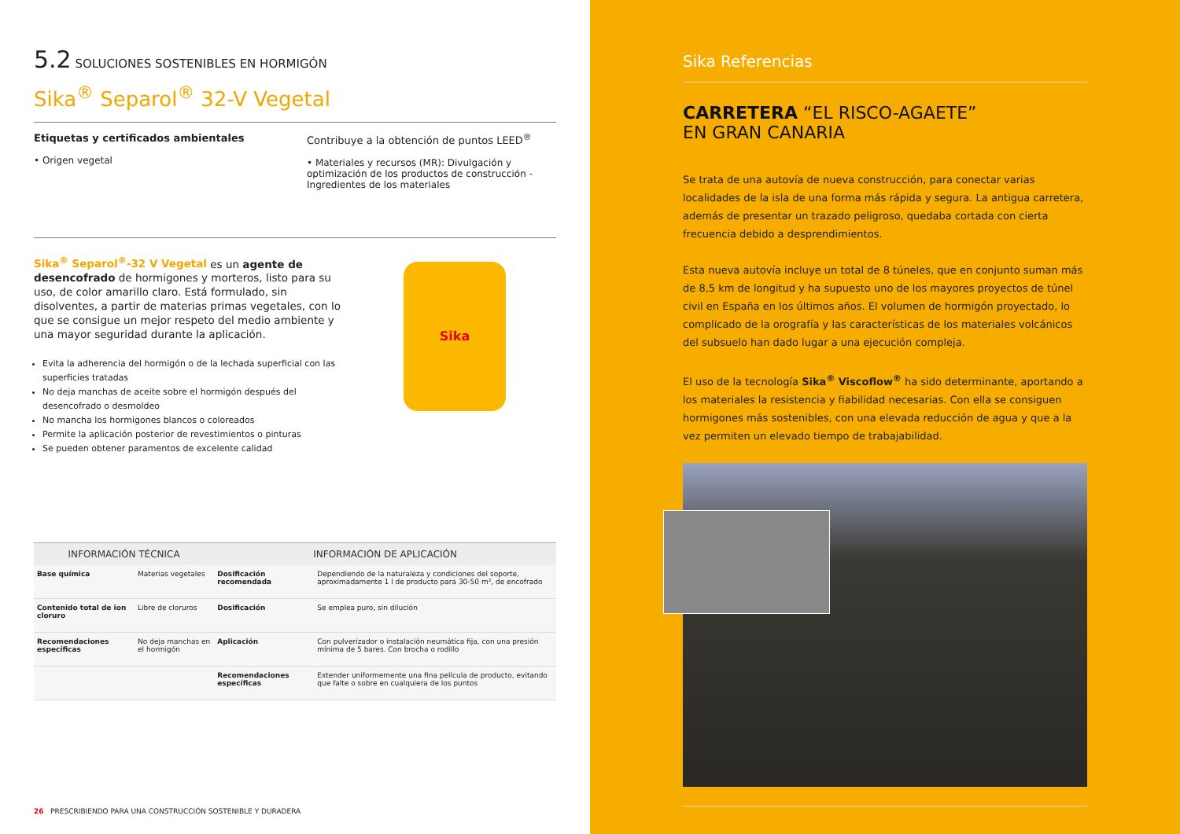5.2 SOLUCIONES SOSTENIBLES EN HORMIGÓN
Sika<sup>®</sup> Separol<sup>®</sup> 32-V Vegetal
Etiquetas y certificados ambientales
• Origen vegetal
Contribuye a la obtención de puntos LEED<sup>®</sup>
• Materiales y recursos (MR): Divulgación y optimización de los productos de construcción - Ingredientes de los materiales
Sika<sup>®</sup> Separol<sup>®</sup>-32 V Vegetal es un agente de desencofrado de hormigones y morteros, listo para su uso, de color amarillo claro. Está formulado, sin disolventes, a partir de materias primas vegetales, con lo que se consigue un mejor respeto del medio ambiente y una mayor seguridad durante la aplicación.
Evita la adherencia del hormigón o de la lechada superficial con las superficies tratadas
No deja manchas de aceite sobre el hormigón después del desencofrado o desmoldeo
No mancha los hormigones blancos o coloreados
Permite la aplicación posterior de revestimientos o pinturas
Se pueden obtener paramentos de excelente calidad
Sika
| INFORMACIÓN TÉCNICA | | INFORMACIÓN DE APLICACIÓN | |
| --- | --- | --- | --- |
| Base química | Materias vegetales | Dosificación recomendada | Dependiendo de la naturaleza y condiciones del soporte, aproximadamente 1 l de producto para 30-50 m², de encofrado |
| Contenido total de ion cloruro | Libre de cloruros | Dosificación | Se emplea puro, sin dilución |
| Recomendaciones específicas | No deja manchas en el hormigón | Aplicación | Con pulverizador o instalación neumática fija, con una presión mínima de 5 bares. Con brocha o rodillo |
| | | Recomendaciones específicas | Extender uniformemente una fina película de producto, evitando que falte o sobre en cualquiera de los puntos |
26 PRESCRIBIENDO PARA UNA CONSTRUCCIÓN SOSTENIBLE Y DURADERA
Sika Referencias
CARRETERA “EL RISCO-AGAETE”
EN GRAN CANARIA
Se trata de una autovía de nueva construcción, para conectar varias localidades de la isla de una forma más rápida y segura. La antigua carretera, además de presentar un trazado peligroso, quedaba cortada con cierta frecuencia debido a desprendimientos.
Esta nueva autovía incluye un total de 8 túneles, que en conjunto suman más de 8,5 km de longitud y ha supuesto uno de los mayores proyectos de túnel civil en España en los últimos años. El volumen de hormigón proyectado, lo complicado de la orografía y las características de los materiales volcánicos del subsuelo han dado lugar a una ejecución compleja.
El uso de la tecnología Sika<sup>®</sup> Viscoflow<sup>®</sup> ha sido determinante, aportando a los materiales la resistencia y fiabilidad necesarias. Con ella se consiguen hormigones más sostenibles, con una elevada reducción de agua y que a la vez permiten un elevado tiempo de trabajabilidad.